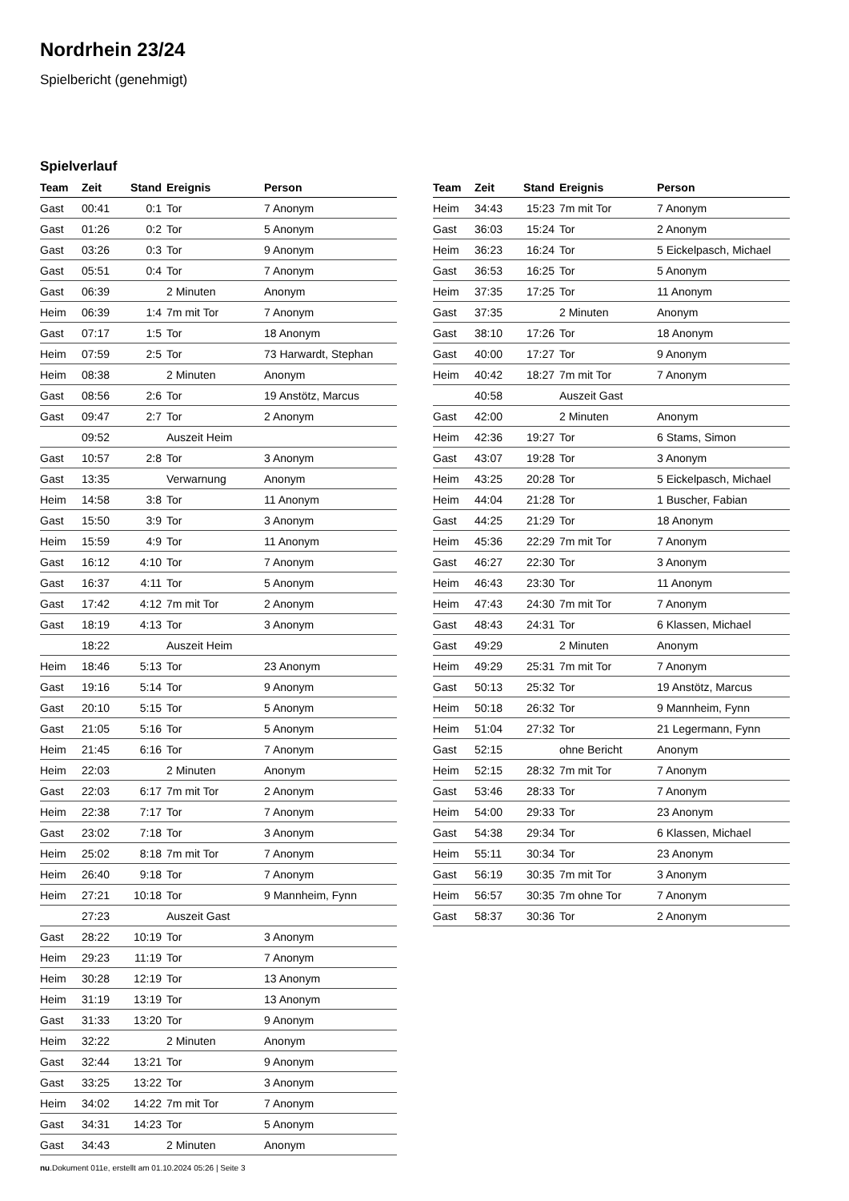Nordrhein 23/24
Spielbericht (genehmigt)
Spielverlauf
| Team | Zeit | Stand | Ereignis | Person |
| --- | --- | --- | --- | --- |
| Gast | 00:41 | 0:1 | Tor | 7 Anonym |
| Gast | 01:26 | 0:2 | Tor | 5 Anonym |
| Gast | 03:26 | 0:3 | Tor | 9 Anonym |
| Gast | 05:51 | 0:4 | Tor | 7 Anonym |
| Gast | 06:39 | | 2 Minuten | Anonym |
| Heim | 06:39 | 1:4 | 7m mit Tor | 7 Anonym |
| Gast | 07:17 | 1:5 | Tor | 18 Anonym |
| Heim | 07:59 | 2:5 | Tor | 73 Harwardt, Stephan |
| Heim | 08:38 | | 2 Minuten | Anonym |
| Gast | 08:56 | 2:6 | Tor | 19 Anstötz, Marcus |
| Gast | 09:47 | 2:7 | Tor | 2 Anonym |
| | 09:52 | | Auszeit Heim | |
| Gast | 10:57 | 2:8 | Tor | 3 Anonym |
| Gast | 13:35 | | Verwarnung | Anonym |
| Heim | 14:58 | 3:8 | Tor | 11 Anonym |
| Gast | 15:50 | 3:9 | Tor | 3 Anonym |
| Heim | 15:59 | 4:9 | Tor | 11 Anonym |
| Gast | 16:12 | 4:10 | Tor | 7 Anonym |
| Gast | 16:37 | 4:11 | Tor | 5 Anonym |
| Gast | 17:42 | 4:12 | 7m mit Tor | 2 Anonym |
| Gast | 18:19 | 4:13 | Tor | 3 Anonym |
| | 18:22 | | Auszeit Heim | |
| Heim | 18:46 | 5:13 | Tor | 23 Anonym |
| Gast | 19:16 | 5:14 | Tor | 9 Anonym |
| Gast | 20:10 | 5:15 | Tor | 5 Anonym |
| Gast | 21:05 | 5:16 | Tor | 5 Anonym |
| Heim | 21:45 | 6:16 | Tor | 7 Anonym |
| Heim | 22:03 | | 2 Minuten | Anonym |
| Gast | 22:03 | 6:17 | 7m mit Tor | 2 Anonym |
| Heim | 22:38 | 7:17 | Tor | 7 Anonym |
| Gast | 23:02 | 7:18 | Tor | 3 Anonym |
| Heim | 25:02 | 8:18 | 7m mit Tor | 7 Anonym |
| Heim | 26:40 | 9:18 | Tor | 7 Anonym |
| Heim | 27:21 | 10:18 | Tor | 9 Mannheim, Fynn |
| | 27:23 | | Auszeit Gast | |
| Gast | 28:22 | 10:19 | Tor | 3 Anonym |
| Heim | 29:23 | 11:19 | Tor | 7 Anonym |
| Heim | 30:28 | 12:19 | Tor | 13 Anonym |
| Heim | 31:19 | 13:19 | Tor | 13 Anonym |
| Gast | 31:33 | 13:20 | Tor | 9 Anonym |
| Heim | 32:22 | | 2 Minuten | Anonym |
| Gast | 32:44 | 13:21 | Tor | 9 Anonym |
| Gast | 33:25 | 13:22 | Tor | 3 Anonym |
| Heim | 34:02 | 14:22 | 7m mit Tor | 7 Anonym |
| Gast | 34:31 | 14:23 | Tor | 5 Anonym |
| Gast | 34:43 | | 2 Minuten | Anonym |
| Team | Zeit | Stand | Ereignis | Person |
| --- | --- | --- | --- | --- |
| Heim | 34:43 | 15:23 | 7m mit Tor | 7 Anonym |
| Gast | 36:03 | 15:24 | Tor | 2 Anonym |
| Heim | 36:23 | 16:24 | Tor | 5 Eickelpasch, Michael |
| Gast | 36:53 | 16:25 | Tor | 5 Anonym |
| Heim | 37:35 | 17:25 | Tor | 11 Anonym |
| Gast | 37:35 | | 2 Minuten | Anonym |
| Gast | 38:10 | 17:26 | Tor | 18 Anonym |
| Gast | 40:00 | 17:27 | Tor | 9 Anonym |
| Heim | 40:42 | 18:27 | 7m mit Tor | 7 Anonym |
| | 40:58 | | Auszeit Gast | |
| Gast | 42:00 | | 2 Minuten | Anonym |
| Heim | 42:36 | 19:27 | Tor | 6 Stams, Simon |
| Gast | 43:07 | 19:28 | Tor | 3 Anonym |
| Heim | 43:25 | 20:28 | Tor | 5 Eickelpasch, Michael |
| Heim | 44:04 | 21:28 | Tor | 1 Buscher, Fabian |
| Gast | 44:25 | 21:29 | Tor | 18 Anonym |
| Heim | 45:36 | 22:29 | 7m mit Tor | 7 Anonym |
| Gast | 46:27 | 22:30 | Tor | 3 Anonym |
| Heim | 46:43 | 23:30 | Tor | 11 Anonym |
| Heim | 47:43 | 24:30 | 7m mit Tor | 7 Anonym |
| Gast | 48:43 | 24:31 | Tor | 6 Klassen, Michael |
| Gast | 49:29 | | 2 Minuten | Anonym |
| Heim | 49:29 | 25:31 | 7m mit Tor | 7 Anonym |
| Gast | 50:13 | 25:32 | Tor | 19 Anstötz, Marcus |
| Heim | 50:18 | 26:32 | Tor | 9 Mannheim, Fynn |
| Heim | 51:04 | 27:32 | Tor | 21 Legermann, Fynn |
| Gast | 52:15 | | ohne Bericht | Anonym |
| Heim | 52:15 | 28:32 | 7m mit Tor | 7 Anonym |
| Gast | 53:46 | 28:33 | Tor | 7 Anonym |
| Heim | 54:00 | 29:33 | Tor | 23 Anonym |
| Gast | 54:38 | 29:34 | Tor | 6 Klassen, Michael |
| Heim | 55:11 | 30:34 | Tor | 23 Anonym |
| Gast | 56:19 | 30:35 | 7m mit Tor | 3 Anonym |
| Heim | 56:57 | 30:35 | 7m ohne Tor | 7 Anonym |
| Gast | 58:37 | 30:36 | Tor | 2 Anonym |
nu.Dokument 011e, erstellt am 01.10.2024 05:26 | Seite 3